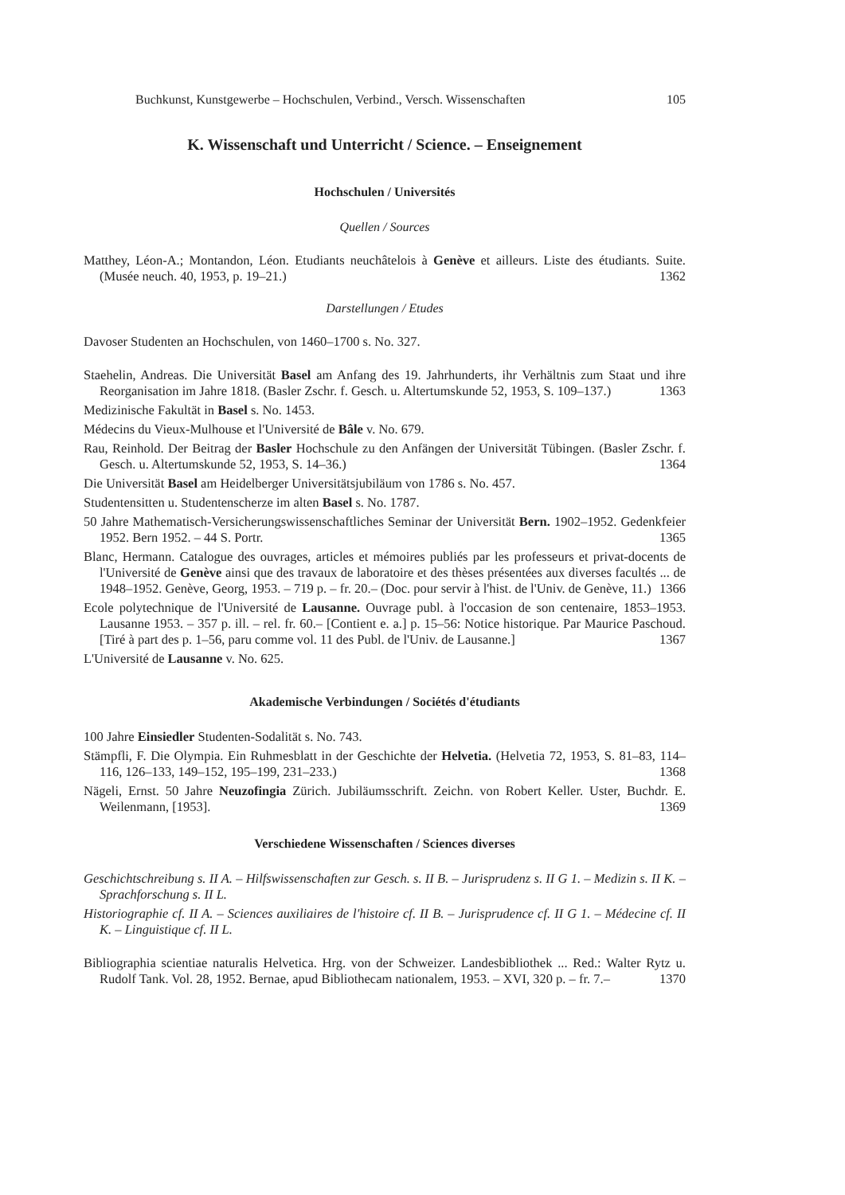Buchkunst, Kunstgewerbe – Hochschulen, Verbind., Versch. Wissenschaften 105
K. Wissenschaft und Unterricht / Science. – Enseignement
Hochschulen / Universités
Quellen / Sources
Matthey, Léon-A.; Montandon, Léon. Etudiants neuchâtelois à Genève et ailleurs. Liste des étudiants. Suite. (Musée neuch. 40, 1953, p. 19–21.) 1362
Darstellungen / Etudes
Davoser Studenten an Hochschulen, von 1460–1700 s. No. 327.
Staehelin, Andreas. Die Universität Basel am Anfang des 19. Jahrhunderts, ihr Verhältnis zum Staat und ihre Reorganisation im Jahre 1818. (Basler Zschr. f. Gesch. u. Altertumskunde 52, 1953, S. 109–137.) 1363
Medizinische Fakultät in Basel s. No. 1453.
Médecins du Vieux-Mulhouse et l'Université de Bâle v. No. 679.
Rau, Reinhold. Der Beitrag der Basler Hochschule zu den Anfängen der Universität Tübingen. (Basler Zschr. f. Gesch. u. Altertumskunde 52, 1953, S. 14–36.) 1364
Die Universität Basel am Heidelberger Universitätsjubiläum von 1786 s. No. 457.
Studentensitten u. Studentenscherze im alten Basel s. No. 1787.
50 Jahre Mathematisch-Versicherungswissenschaftliches Seminar der Universität Bern. 1902–1952. Gedenkfeier 1952. Bern 1952. – 44 S. Portr. 1365
Blanc, Hermann. Catalogue des ouvrages, articles et mémoires publiés par les professeurs et privat-docents de l'Université de Genève ainsi que des travaux de laboratoire et des thèses présentées aux diverses facultés ... de 1948–1952. Genève, Georg, 1953. – 719 p. – fr. 20.– (Doc. pour servir à l'hist. de l'Univ. de Genève, 11.) 1366
Ecole polytechnique de l'Université de Lausanne. Ouvrage publ. à l'occasion de son centenaire, 1853–1953. Lausanne 1953. – 357 p. ill. – rel. fr. 60.– [Contient e. a.] p. 15–56: Notice historique. Par Maurice Paschoud. [Tiré à part des p. 1–56, paru comme vol. 11 des Publ. de l'Univ. de Lausanne.] 1367
L'Université de Lausanne v. No. 625.
Akademische Verbindungen / Sociétés d'étudiants
100 Jahre Einsiedler Studenten-Sodalität s. No. 743.
Stämpfli, F. Die Olympia. Ein Ruhmesblatt in der Geschichte der Helvetia. (Helvetia 72, 1953, S. 81–83, 114–116, 126–133, 149–152, 195–199, 231–233.) 1368
Nägeli, Ernst. 50 Jahre Neuzofingia Zürich. Jubiläumsschrift. Zeichn. von Robert Keller. Uster, Buchdr. E. Weilenmann, [1953]. 1369
Verschiedene Wissenschaften / Sciences diverses
Geschichtschreibung s. II A. – Hilfswissenschaften zur Gesch. s. II B. – Jurisprudenz s. II G 1. – Medizin s. II K. – Sprachforschung s. II L.
Historiographie cf. II A. – Sciences auxiliaires de l'histoire cf. II B. – Jurisprudence cf. II G 1. – Médecine cf. II K. – Linguistique cf. II L.
Bibliographia scientiae naturalis Helvetica. Hrg. von der Schweizer. Landesbibliothek ... Red.: Walter Rytz u. Rudolf Tank. Vol. 28, 1952. Bernae, apud Bibliothecam nationalem, 1953. – XVI, 320 p. – fr. 7.– 1370